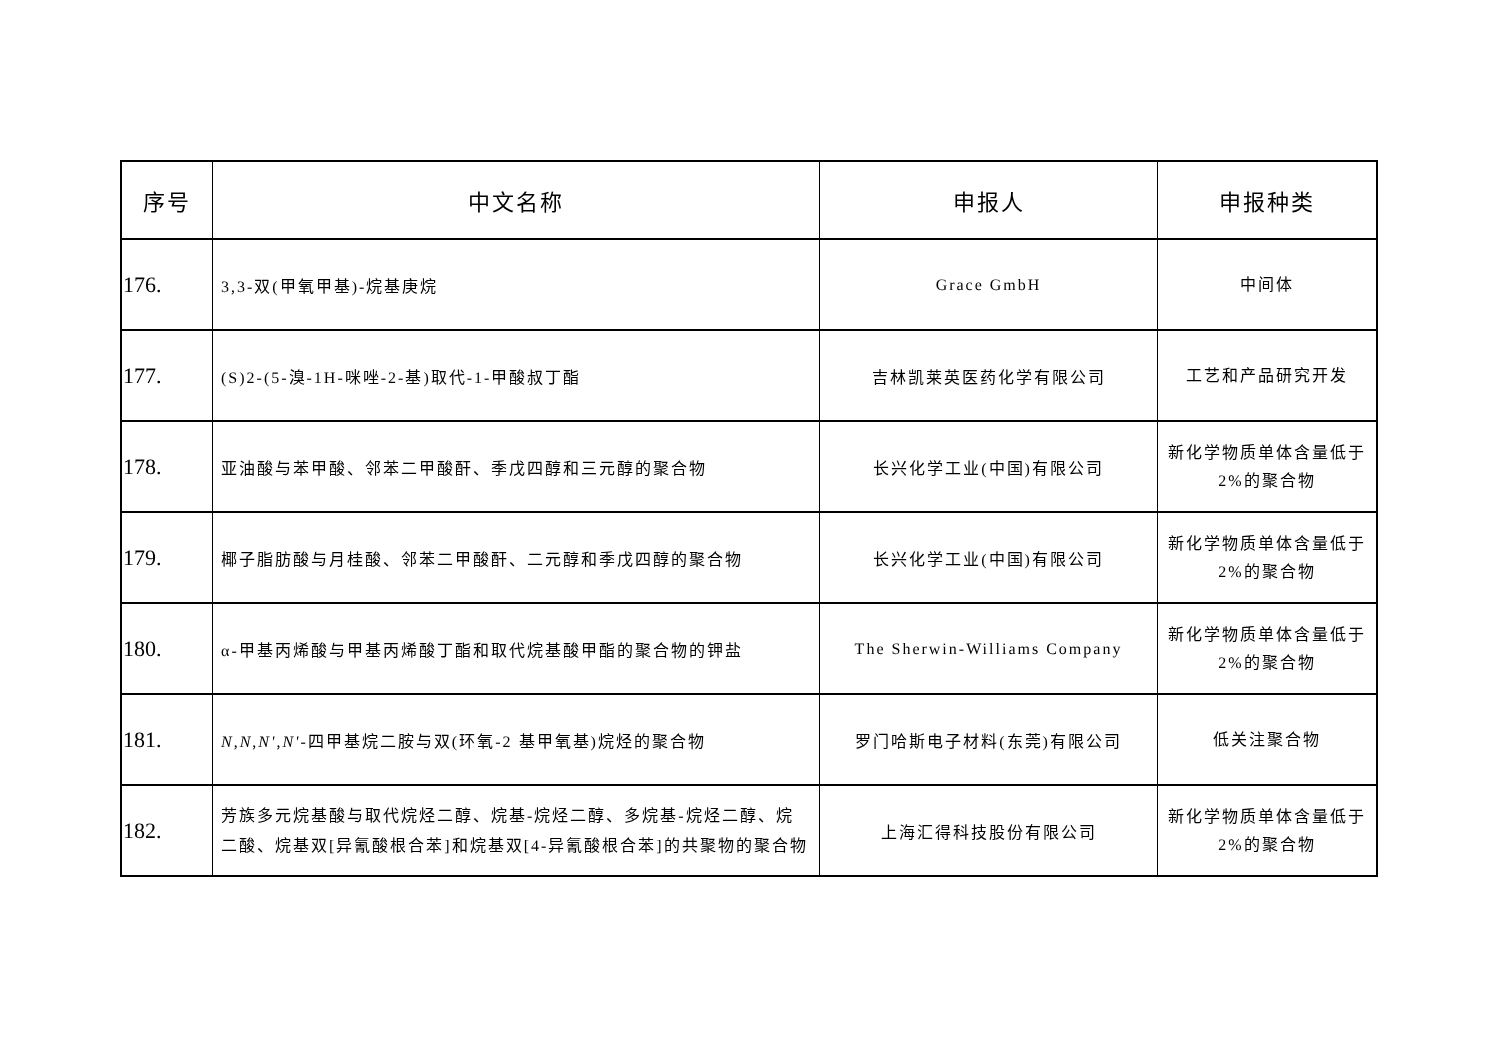| 序号 | 中文名称 | 申报人 | 申报种类 |
| --- | --- | --- | --- |
| 176. | 3,3-双(甲氧甲基)-烷基庚烷 | Grace GmbH | 中间体 |
| 177. | (S)2-(5-溴-1H-咪唑-2-基)取代-1-甲酸叔丁酯 | 吉林凯莱英医药化学有限公司 | 工艺和产品研究开发 |
| 178. | 亚油酸与苯甲酸、邻苯二甲酸酐、季戊四醇和三元醇的聚合物 | 长兴化学工业(中国)有限公司 | 新化学物质单体含量低于 2%的聚合物 |
| 179. | 椰子脂肪酸与月桂酸、邻苯二甲酸酐、二元醇和季戊四醇的聚合物 | 长兴化学工业(中国)有限公司 | 新化学物质单体含量低于 2%的聚合物 |
| 180. | α-甲基丙烯酸与甲基丙烯酸丁酯和取代烷基酸甲酯的聚合物的钾盐 | The Sherwin-Williams Company | 新化学物质单体含量低于 2%的聚合物 |
| 181. | N , N , N' , N' -四甲基烷二胺与双(环氧-2 基甲氧基)烷烃的聚合物 | 罗门哈斯电子材料(东莞)有限公司 | 低关注聚合物 |
| 182. | 芳族多元烷基酸与取代烷烃二醇、烷基-烷烃二醇、多烷基-烷烃二醇、烷二酸、烷基双[异氰酸根合苯]和烷基双[4-异氰酸根合苯]的共聚物的聚合物 | 上海汇得科技股份有限公司 | 新化学物质单体含量低于 2%的聚合物 |